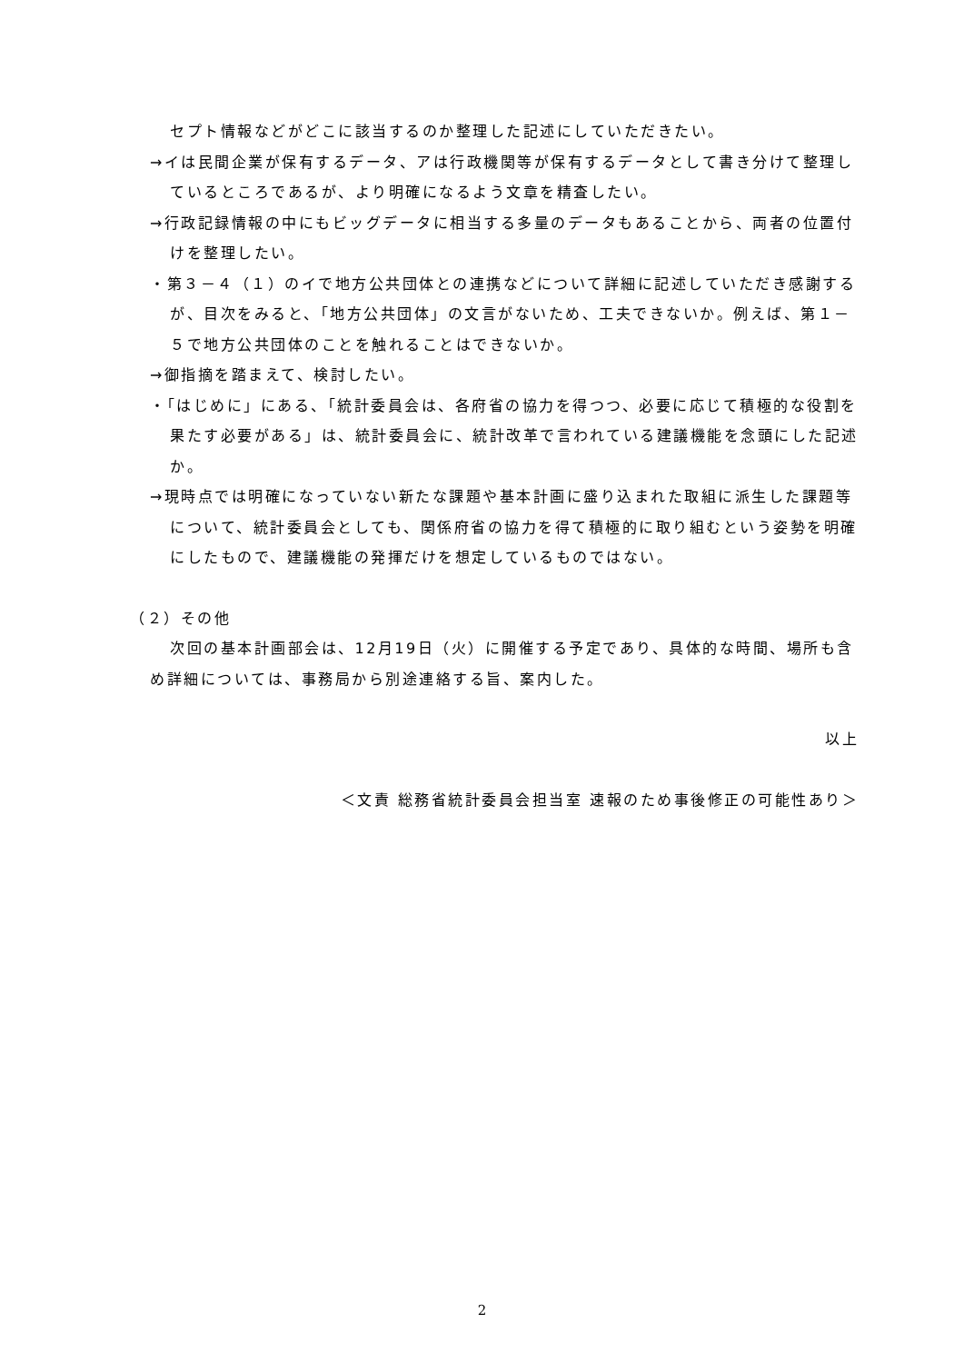セプト情報などがどこに該当するのか整理した記述にしていただきたい。
→イは民間企業が保有するデータ、アは行政機関等が保有するデータとして書き分けて整理しているところであるが、より明確になるよう文章を精査したい。
→行政記録情報の中にもビッグデータに相当する多量のデータもあることから、両者の位置付けを整理したい。
・第３－４（１）のイで地方公共団体との連携などについて詳細に記述していただき感謝するが、目次をみると、「地方公共団体」の文言がないため、工夫できないか。例えば、第１－５で地方公共団体のことを触れることはできないか。
→御指摘を踏まえて、検討したい。
・「はじめに」にある、「統計委員会は、各府省の協力を得つつ、必要に応じて積極的な役割を果たす必要がある」は、統計委員会に、統計改革で言われている建議機能を念頭にした記述か。
→現時点では明確になっていない新たな課題や基本計画に盛り込まれた取組に派生した課題等について、統計委員会としても、関係府省の協力を得て積極的に取り組むという姿勢を明確にしたもので、建議機能の発揮だけを想定しているものではない。
（２）その他
次回の基本計画部会は、12月19日（火）に開催する予定であり、具体的な時間、場所も含め詳細については、事務局から別途連絡する旨、案内した。
以上
＜文責 総務省統計委員会担当室 速報のため事後修正の可能性あり＞
2